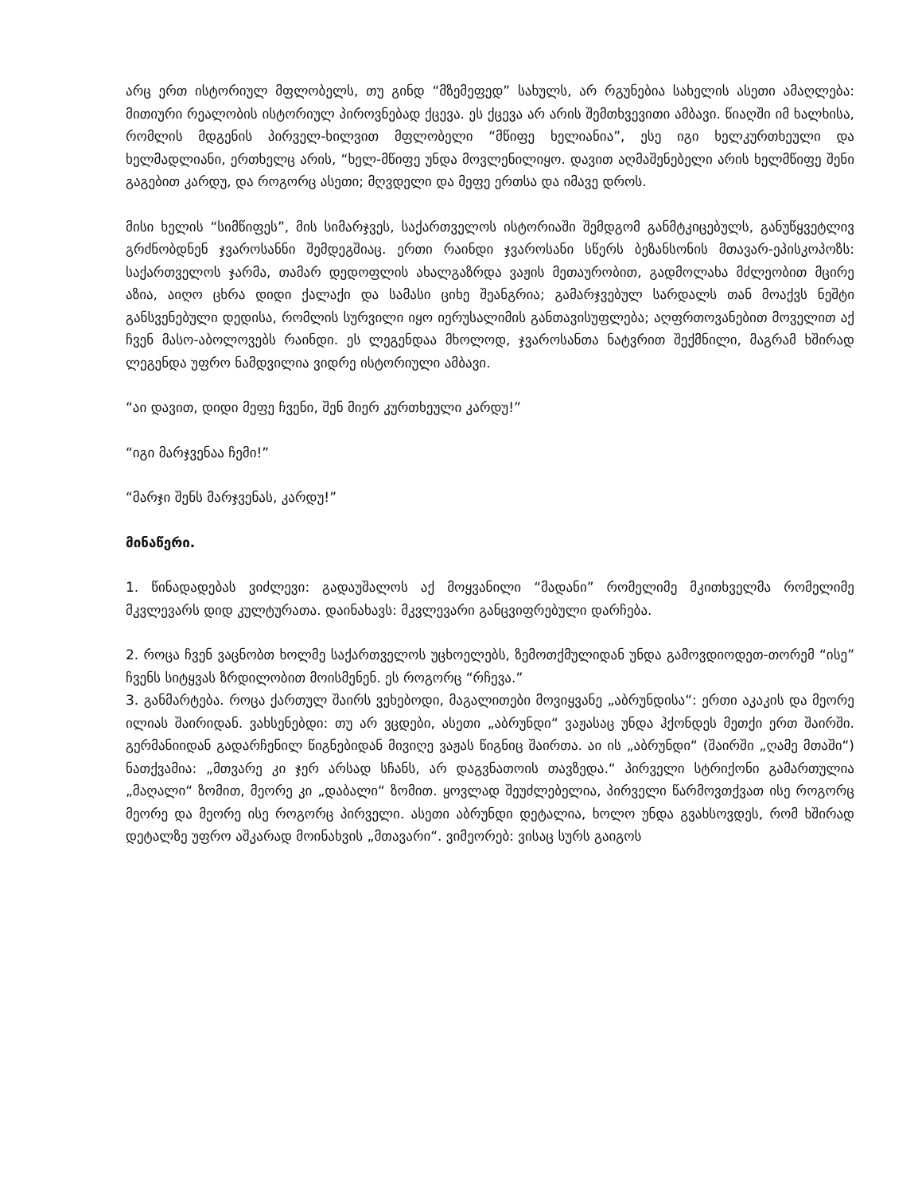არც ერთ ისტორიულ მფლობელს, თუ გინდ “მზემეფედ” სახულს, არ რგუნებია სახელის ასეთი ამაღლება: მითიური რეალობის ისტორიულ პიროვნებად ქცევა. ეს ქცევა არ არის შემთხვევითი ამბავი. წიაღში იმ ხალხისა, რომლის მდგენის პირველ-ხილვით მფლობელი “მწიფე ხელიანია”, ესე იგი ხელკურთხეული და ხელმადლიანი, ერთხელც არის, “ხელ-მწიფე უნდა მოვლენილიყო. დავით აღმაშენებელი არის ხელმწიფე შენი გაგებით კარდუ, და როგორც ასეთი; მღვდელი და მეფე ერთსა და იმავე დროს.
მისი ხელის “სიმწიფეს”, მის სიმარჯვეს, საქართველოს ისტორიაში შემდგომ განმტკიცებულს, განუწყვეტლივ გრძნობდნენ ჯვაროსანნი შემდეგშიაც. ერთი რაინდი ჯვაროსანი სწერს ბეზანსონის მთავარ-ეპისკოპოზს: საქართველოს ჯარმა, თამარ დედოფლის ახალგაზრდა ვაჟის მეთაურობით, გადმოლახა მძლეობით მცირე აზია, აიღო ცხრა დიდი ქალაქი და სამასი ციხე შეანგრია; გამარჯვებულ სარდალს თან მოაქვს ნეშტი განსვენებული დედისა, რომლის სურვილი იყო იერუსალიმის განთავისუფლება; აღფრთოვანებით მოველით აქ ჩვენ მასო-აბოლოვებს რაინდი. ეს ლეგენდაა მხოლოდ, ჯვაროსანთა ნატვრით შექმნილი, მაგრამ ხშირად ლეგენდა უფრო ნამდვილია ვიდრე ისტორიული ამბავი.
“აი დავით, დიდი მეფე ჩვენი, შენ მიერ კურთხეული კარდუ!”
“იგი მარჯვენაა ჩემი!”
“მარჯი შენს მარჯვენას, კარდუ!”
მინაწერი.
1. წინადადებას ვიძლევი: გადაუშალოს აქ მოყვანილი “მადანი” რომელიმე მკითხველმა რომელიმე მკვლევარს დიდ კულტურათა. დაინახავს: მკვლევარი განცვიფრებული დარჩება.
2. როცა ჩვენ ვაცნობთ ხოლმე საქართველოს უცხოელებს, ზემოთქმულიდან უნდა გამოვდიოდეთ-თორემ “ისე” ჩვენს სიტყვას ზრდილობით მოისმენენ. ეს როგორც “რჩევა.”
3. განმარტება. როცა ქართულ შაირს ვეხებოდი, მაგალითები მოვიყვანე „აბრუნდისა“: ერთი აკაკის და მეორე ილიას შაირიდან. ვახსენებდი: თუ არ ვცდები, ასეთი „აბრუნდი“ ვაჟასაც უნდა ჰქონდეს მეთქი ერთ შაირში. გერმანიიდან გადარჩენილ წიგნებიდან მივიღე ვაჟას წიგნიც შაირთა. აი ის „აბრუნდი“ (შაირში „ღამე მთაში“) ნათქვამია: „მთვარე კი ჯერ არსად სჩანს, არ დაგვნათოის თავზედა.“ პირველი სტრიქონი გამართულია „მაღალი“ ზომით, მეორე კი „დაბალი“ ზომით. ყოვლად შეუძლებელია, პირველი წარმოვთქვათ ისე როგორც მეორე და მეორე ისე როგორც პირველი. ასეთი აბრუნდი დეტალია, ხოლო უნდა გვახსოვდეს, რომ ხშირად დეტალზე უფრო აშკარად მოინახვის „მთავარი“. ვიმეორებ: ვისაც სურს გაიგოს